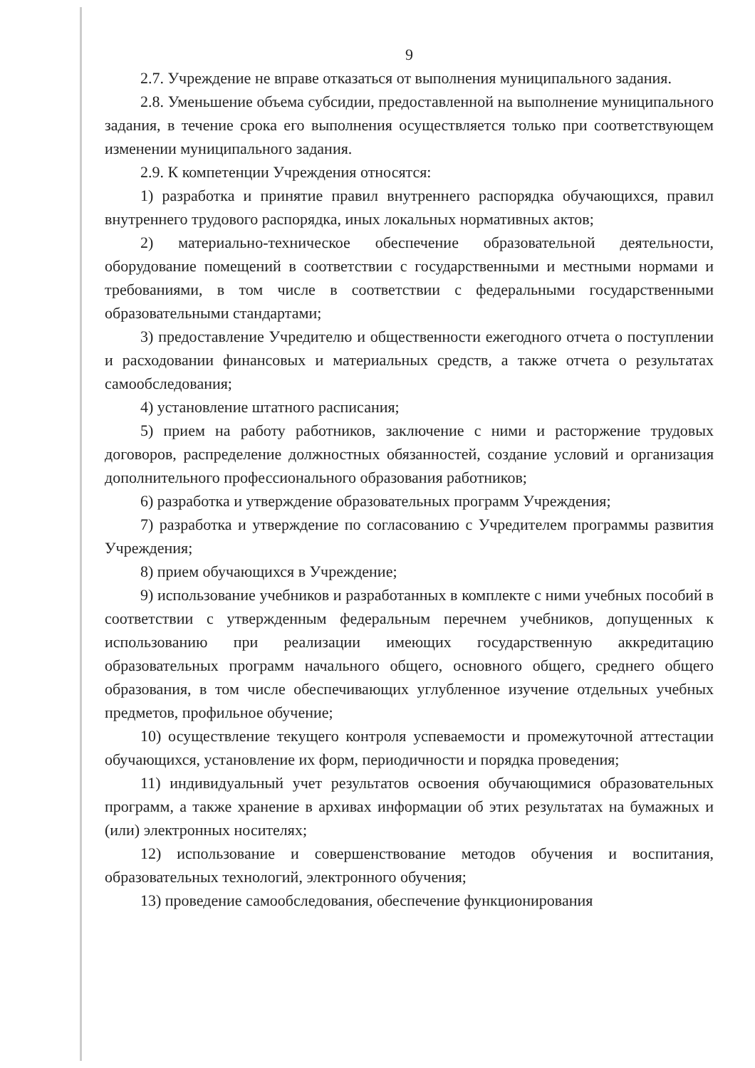9
2.7. Учреждение не вправе отказаться от выполнения муниципального задания.
2.8. Уменьшение объема субсидии, предоставленной на выполнение муниципального задания, в течение срока его выполнения осуществляется только при соответствующем изменении муниципального задания.
2.9. К компетенции Учреждения относятся:
1) разработка и принятие правил внутреннего распорядка обучающихся, правил внутреннего трудового распорядка, иных локальных нормативных актов;
2) материально-техническое обеспечение образовательной деятельности, оборудование помещений в соответствии с государственными и местными нормами и требованиями, в том числе в соответствии с федеральными государственными образовательными стандартами;
3) предоставление Учредителю и общественности ежегодного отчета о поступлении и расходовании финансовых и материальных средств, а также отчета о результатах самообследования;
4) установление штатного расписания;
5) прием на работу работников, заключение с ними и расторжение трудовых договоров, распределение должностных обязанностей, создание условий и организация дополнительного профессионального образования работников;
6) разработка и утверждение образовательных программ Учреждения;
7) разработка и утверждение по согласованию с Учредителем программы развития Учреждения;
8) прием обучающихся в Учреждение;
9) использование учебников и разработанных в комплекте с ними учебных пособий в соответствии с утвержденным федеральным перечнем учебников, допущенных к использованию при реализации имеющих государственную аккредитацию образовательных программ начального общего, основного общего, среднего общего образования, в том числе обеспечивающих углубленное изучение отдельных учебных предметов, профильное обучение;
10) осуществление текущего контроля успеваемости и промежуточной аттестации обучающихся, установление их форм, периодичности и порядка проведения;
11) индивидуальный учет результатов освоения обучающимися образовательных программ, а также хранение в архивах информации об этих результатах на бумажных и (или) электронных носителях;
12) использование и совершенствование методов обучения и воспитания, образовательных технологий, электронного обучения;
13) проведение самообследования, обеспечение функционирования